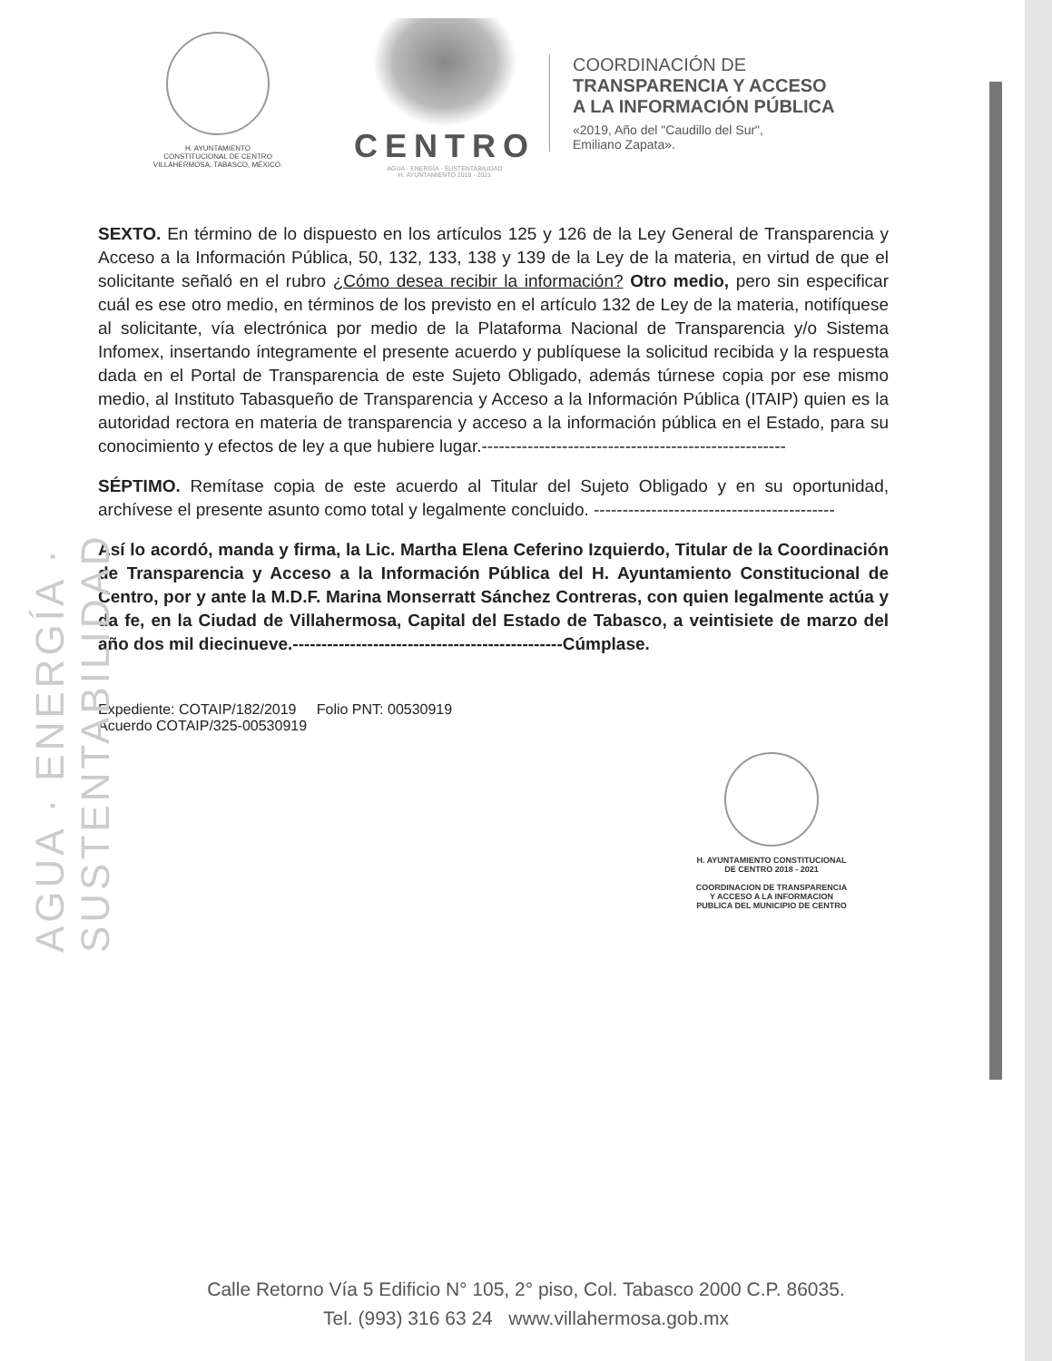AGUA · ENERGÍA · SUSTENTABILIDAD
H. AYUNTAMIENTO
CONSTITUCIONAL DE CENTRO
VILLAHERMOSA, TABASCO, MÉXICO.
CENTRO
AGUA · ENERGÍA · SUSTENTABILIDAD
H. AYUNTAMIENTO 2018 · 2021
COORDINACIÓN DE
TRANSPARENCIA Y ACCESO
A LA INFORMACIÓN PÚBLICA
«2019, Año del "Caudillo del Sur",
Emiliano Zapata».
SEXTO. En término de lo dispuesto en los artículos 125 y 126 de la Ley General de Transparencia y Acceso a la Información Pública, 50, 132, 133, 138 y 139 de la Ley de la materia, en virtud de que el solicitante señaló en el rubro ¿Cómo desea recibir la información? Otro medio, pero sin especificar cuál es ese otro medio, en términos de los previsto en el artículo 132 de Ley de la materia, notifíquese al solicitante, vía electrónica por medio de la Plataforma Nacional de Transparencia y/o Sistema Infomex, insertando íntegramente el presente acuerdo y publíquese la solicitud recibida y la respuesta dada en el Portal de Transparencia de este Sujeto Obligado, además túrnese copia por ese mismo medio, al Instituto Tabasqueño de Transparencia y Acceso a la Información Pública (ITAIP) quien es la autoridad rectora en materia de transparencia y acceso a la información pública en el Estado, para su conocimiento y efectos de ley a que hubiere lugar.-----------------------------------------------------
SÉPTIMO. Remítase copia de este acuerdo al Titular del Sujeto Obligado y en su oportunidad, archívese el presente asunto como total y legalmente concluido. ------------------------------------------
Así lo acordó, manda y firma, la Lic. Martha Elena Ceferino Izquierdo, Titular de la Coordinación de Transparencia y Acceso a la Información Pública del H. Ayuntamiento Constitucional de Centro, por y ante la M.D.F. Marina Monserratt Sánchez Contreras, con quien legalmente actúa y da fe, en la Ciudad de Villahermosa, Capital del Estado de Tabasco, a veintisiete de marzo del año dos mil diecinueve.-----------------------------------------------Cúmplase.
Expediente: COTAIP/182/2019 Folio PNT: 00530919
Acuerdo COTAIP/325-00530919
H. AYUNTAMIENTO CONSTITUCIONAL
DE CENTRO 2018 - 2021
COORDINACION DE TRANSPARENCIA
Y ACCESO A LA INFORMACION
PUBLICA DEL MUNICIPIO DE CENTRO
Calle Retorno Vía 5 Edificio N° 105, 2° piso, Col. Tabasco 2000 C.P. 86035.
Tel. (993) 316 63 24 www.villahermosa.gob.mx